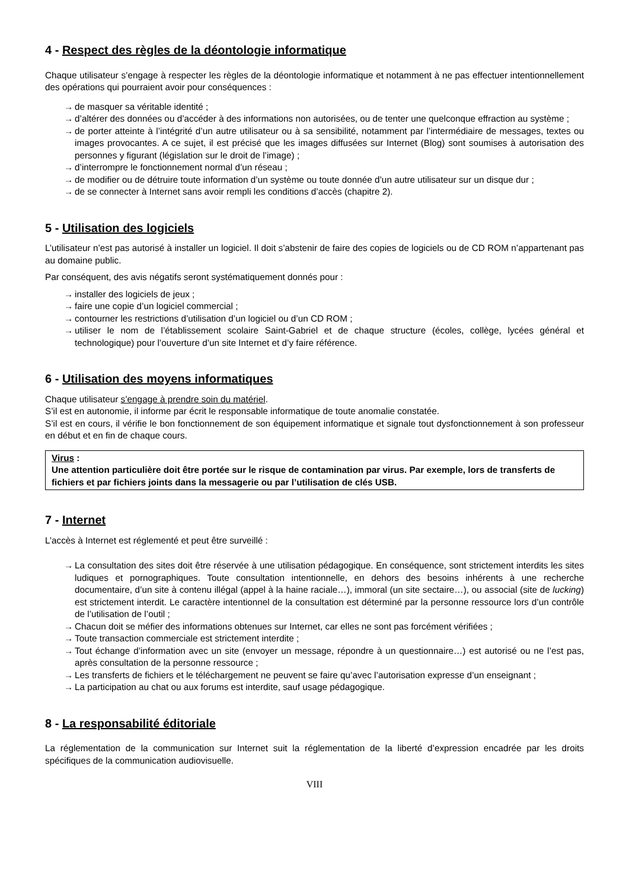4 - Respect des règles de la déontologie informatique
Chaque utilisateur s’engage à respecter les règles de la déontologie informatique et notamment à ne pas effectuer intentionnellement des opérations qui pourraient avoir pour conséquences :
→ de masquer sa véritable identité ;
→ d’altérer des données ou d’accéder à des informations non autorisées, ou de tenter une quelconque effraction au système ;
→ de porter atteinte à l’intégrité d’un autre utilisateur ou à sa sensibilité, notamment par l’intermédiaire de messages, textes ou images provocantes. A ce sujet, il est précisé que les images diffusées sur Internet (Blog) sont soumises à autorisation des personnes y figurant (législation sur le droit de l’image) ;
→ d’interrompre le fonctionnement normal d’un réseau ;
→ de modifier ou de détruire toute information d’un système ou toute donnée d’un autre utilisateur sur un disque dur ;
→ de se connecter à Internet sans avoir rempli les conditions d’accès (chapitre 2).
5 - Utilisation des logiciels
L’utilisateur n’est pas autorisé à installer un logiciel. Il doit s’abstenir de faire des copies de logiciels ou de CD ROM n’appartenant pas au domaine public.
Par conséquent, des avis négatifs seront systématiquement donnés pour :
→ installer des logiciels de jeux ;
→ faire une copie d’un logiciel commercial ;
→ contourner les restrictions d’utilisation d’un logiciel ou d’un CD ROM ;
→ utiliser le nom de l’établissement scolaire Saint-Gabriel et de chaque structure (écoles, collège, lycées général et technologique) pour l’ouverture d’un site Internet et d’y faire référence.
6 - Utilisation des moyens informatiques
Chaque utilisateur s’engage à prendre soin du matériel.
S’il est en autonomie, il informe par écrit le responsable informatique de toute anomalie constatée.
S’il est en cours, il vérifie le bon fonctionnement de son équipement informatique et signale tout dysfonctionnement à son professeur en début et en fin de chaque cours.
Virus :
Une attention particulière doit être portée sur le risque de contamination par virus. Par exemple, lors de transferts de fichiers et par fichiers joints dans la messagerie ou par l’utilisation de clés USB.
7 - Internet
L’accès à Internet est réglementé et peut être surveillé :
→ La consultation des sites doit être réservée à une utilisation pédagogique. En conséquence, sont strictement interdits les sites ludiques et pornographiques. Toute consultation intentionnelle, en dehors des besoins inhérents à une recherche documentaire, d’un site à contenu illégal (appel à la haine raciale…), immoral (un site sectaire…), ou associal (site de lucking) est strictement interdit. Le caractère intentionnel de la consultation est déterminé par la personne ressource lors d’un contrôle de l’utilisation de l’outil ;
→ Chacun doit se méfier des informations obtenues sur Internet, car elles ne sont pas forcément vérifiées ;
→ Toute transaction commerciale est strictement interdite ;
→ Tout échange d’information avec un site (envoyer un message, répondre à un questionnaire…) est autorisé ou ne l’est pas, après consultation de la personne ressource ;
→ Les transferts de fichiers et le téléchargement ne peuvent se faire qu’avec l’autorisation expresse d’un enseignant ;
→ La participation au chat ou aux forums est interdite, sauf usage pédagogique.
8 - La responsabilité éditoriale
La réglementation de la communication sur Internet suit la réglementation de la liberté d’expression encadrée par les droits spécifiques de la communication audiovisuelle.
VIII